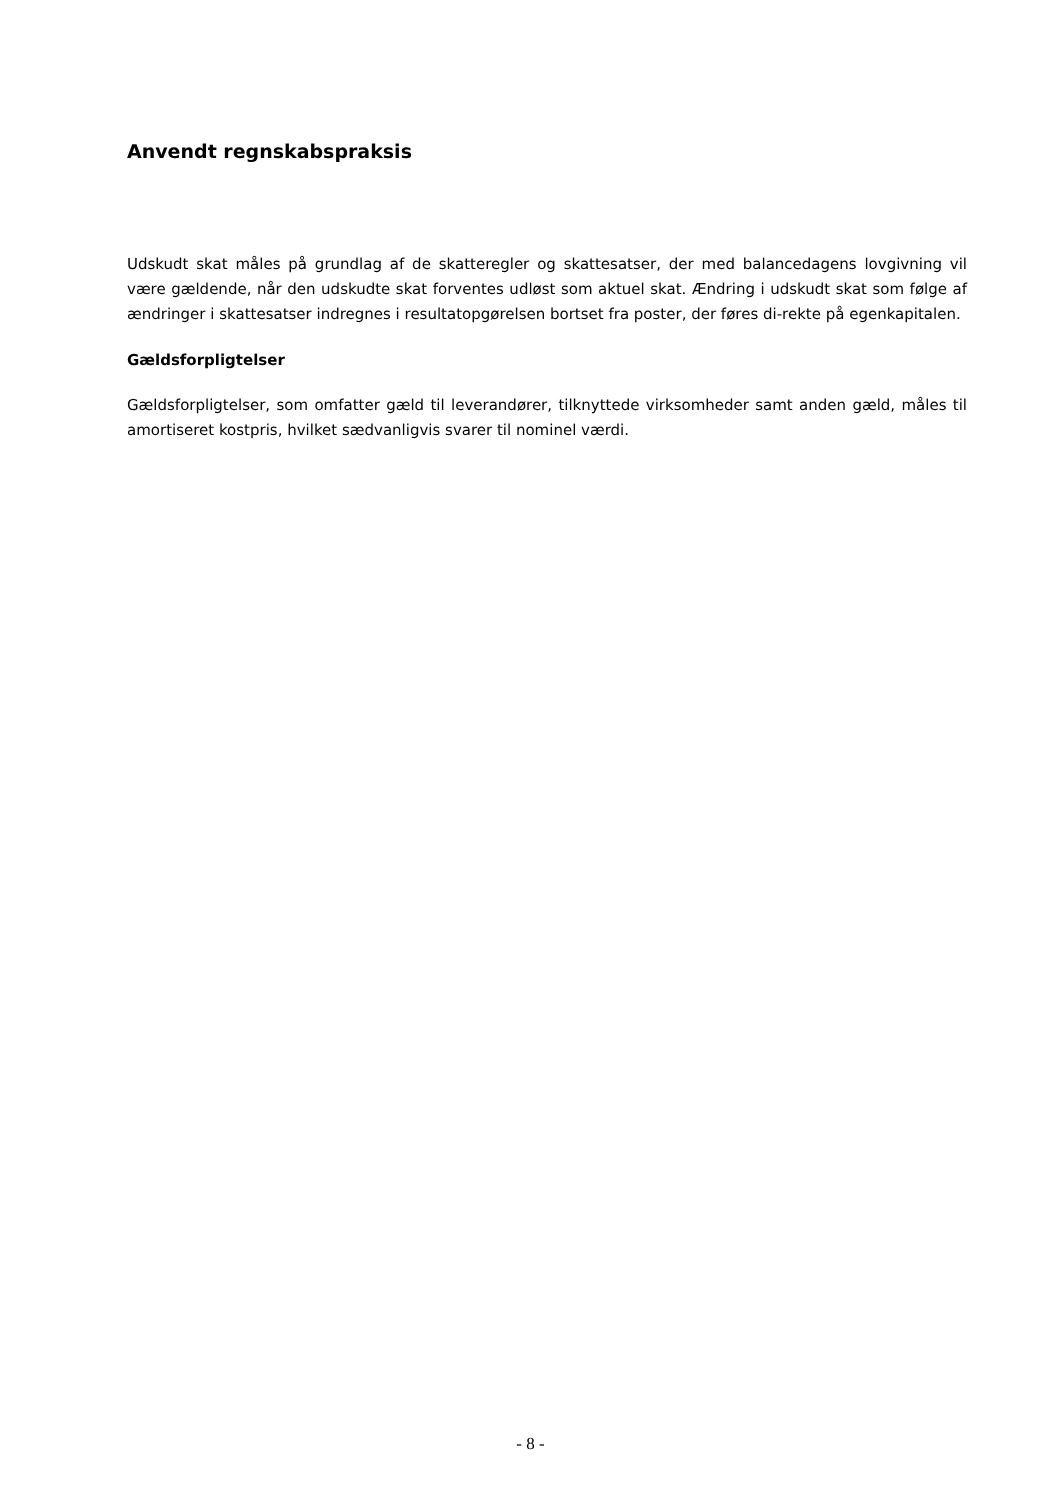Anvendt regnskabspraksis
Udskudt skat måles på grundlag af de skatteregler og skattesatser, der med balancedagens lovgivning vil være gældende, når den udskudte skat forventes udløst som aktuel skat. Ændring i udskudt skat som følge af ændringer i skattesatser indregnes i resultatopgørelsen bortset fra poster, der føres di-rekte på egenkapitalen.
Gældsforpligtelser
Gældsforpligtelser, som omfatter gæld til leverandører, tilknyttede virksomheder samt anden gæld, måles til amortiseret kostpris, hvilket sædvanligvis svarer til nominel værdi.
- 8 -